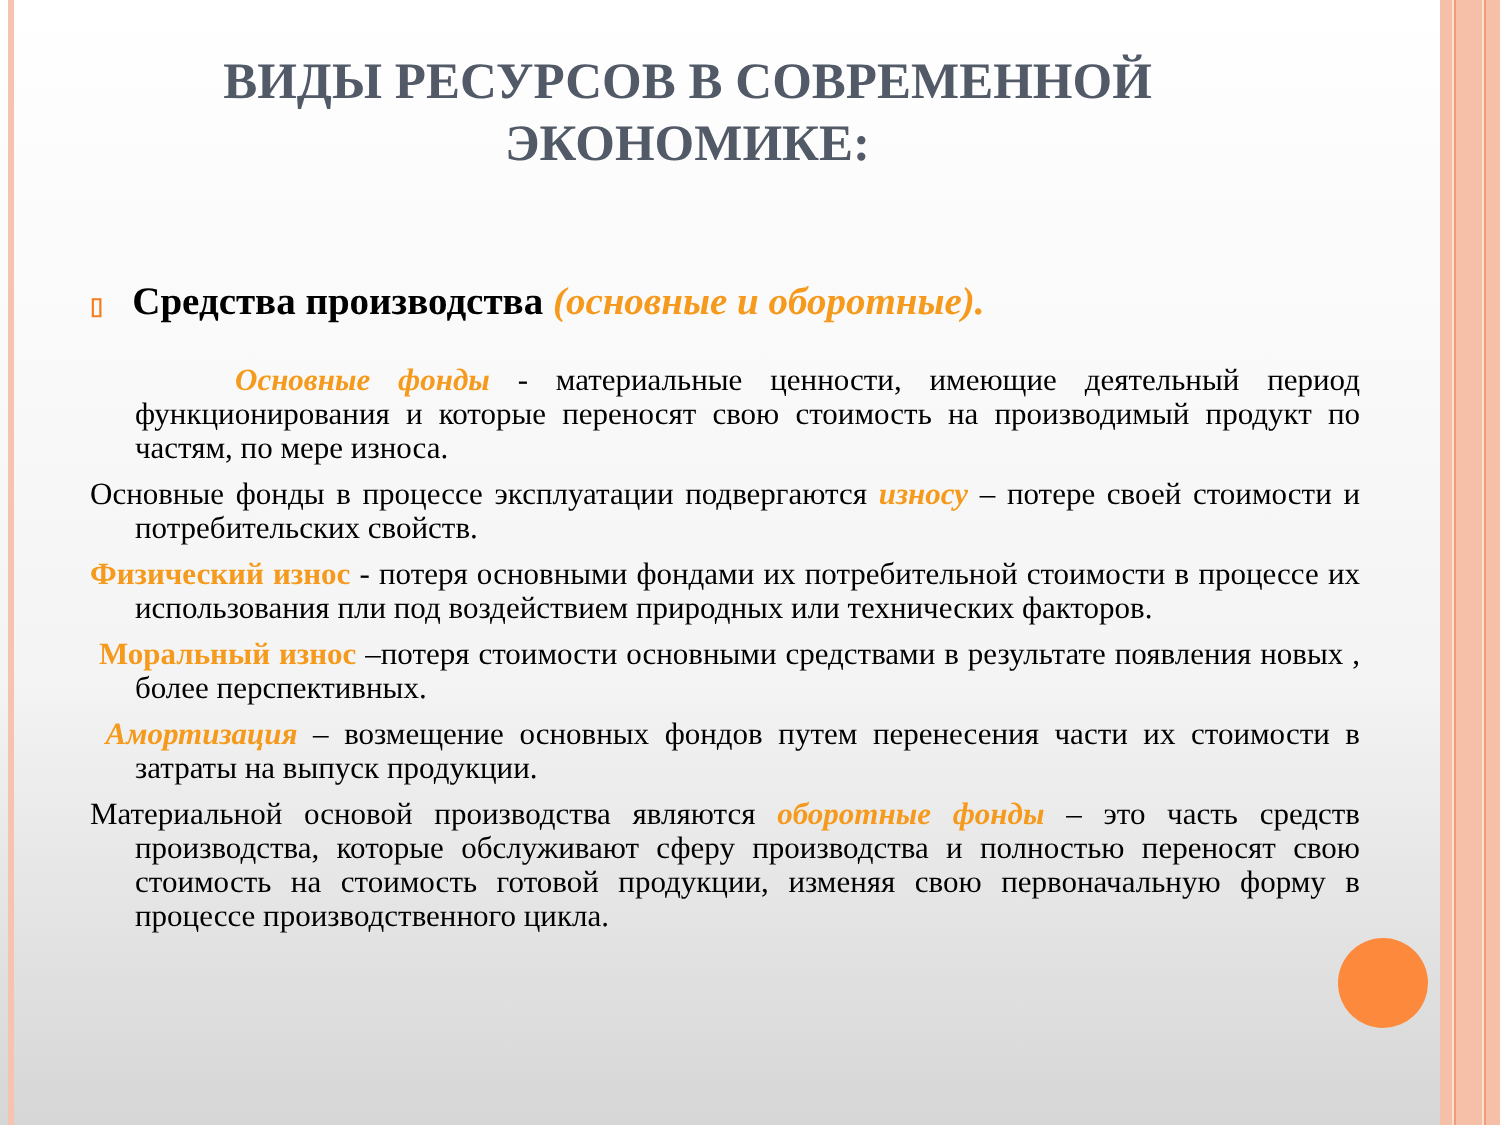ВИДЫ РЕСУРСОВ В СОВРЕМЕННОЙ
ЭКОНОМИКЕ:
▯ Средства производства (основные и оборотные).
Основные фонды - материальные ценности, имеющие деятельный период функционирования и которые переносят свою стоимость на производимый продукт по частям, по мере износа.
Основные фонды в процессе эксплуатации подвергаются износу – потере своей стоимости и потребительских свойств.
Физический износ - потеря основными фондами их потребительной стоимости в процессе их использования пли под воздействием природных или технических факторов.
Моральный износ –потеря стоимости основными средствами в результате появления новых , более перспективных.
Амортизация – возмещение основных фондов путем перенесения части их стоимости в затраты на выпуск продукции.
Материальной основой производства являются оборотные фонды – это часть средств производства, которые обслуживают сферу производства и полностью переносят свою стоимость на стоимость готовой продукции, изменяя свою первоначальную форму в процессе производственного цикла.